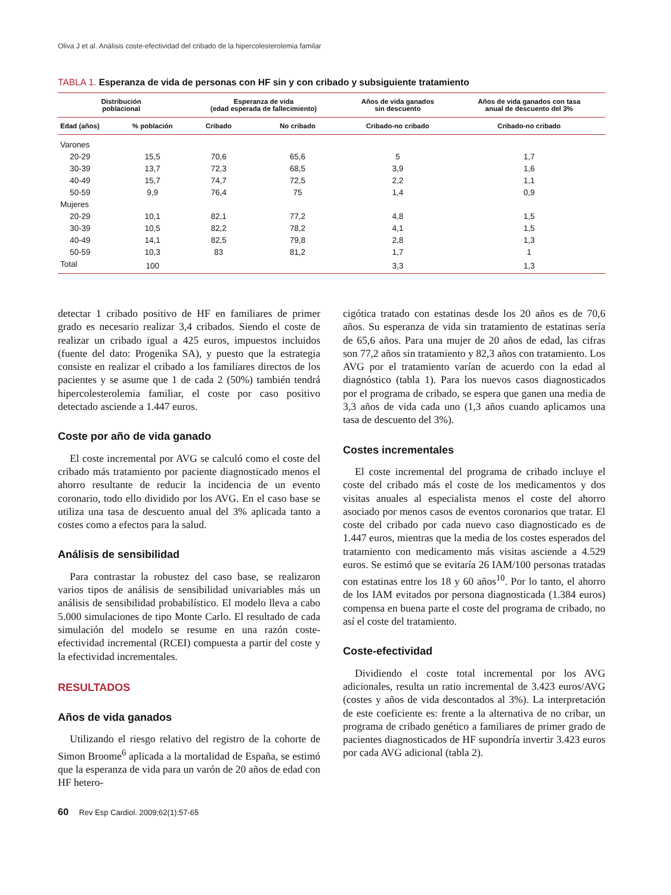Oliva J et al. Análisis coste-efectividad del cribado de la hipercolesterolemia familar
TABLA 1. Esperanza de vida de personas con HF sin y con cribado y subsiguiente tratamiento
| Distribución poblacional | | Esperanza de vida (edad esperada de fallecimiento) | | Años de vida ganados sin descuento | Años de vida ganados con tasa anual de descuento del 3% |
| --- | --- | --- | --- | --- | --- |
| Edad (años) | % población | Cribado | No cribado | Cribado-no cribado | Cribado-no cribado |
| Varones | | | | | |
| 20-29 | 15,5 | 70,6 | 65,6 | 5 | 1,7 |
| 30-39 | 13,7 | 72,3 | 68,5 | 3,9 | 1,6 |
| 40-49 | 15,7 | 74,7 | 72,5 | 2,2 | 1,1 |
| 50-59 | 9,9 | 76,4 | 75 | 1,4 | 0,9 |
| Mujeres | | | | | |
| 20-29 | 10,1 | 82,1 | 77,2 | 4,8 | 1,5 |
| 30-39 | 10,5 | 82,2 | 78,2 | 4,1 | 1,5 |
| 40-49 | 14,1 | 82,5 | 79,8 | 2,8 | 1,3 |
| 50-59 | 10,3 | 83 | 81,2 | 1,7 | 1 |
| Total | 100 | | | 3,3 | 1,3 |
detectar 1 cribado positivo de HF en familiares de primer grado es necesario realizar 3,4 cribados. Siendo el coste de realizar un cribado igual a 425 euros, impuestos incluidos (fuente del dato: Progenika SA), y puesto que la estrategia consiste en realizar el cribado a los familiares directos de los pacientes y se asume que 1 de cada 2 (50%) también tendrá hipercolesterolemia familiar, el coste por caso positivo detectado asciende a 1.447 euros.
Coste por año de vida ganado
El coste incremental por AVG se calculó como el coste del cribado más tratamiento por paciente diagnosticado menos el ahorro resultante de reducir la incidencia de un evento coronario, todo ello dividido por los AVG. En el caso base se utiliza una tasa de descuento anual del 3% aplicada tanto a costes como a efectos para la salud.
Análisis de sensibilidad
Para contrastar la robustez del caso base, se realizaron varios tipos de análisis de sensibilidad univariables más un análisis de sensibilidad probabilístico. El modelo lleva a cabo 5.000 simulaciones de tipo Monte Carlo. El resultado de cada simulación del modelo se resume en una razón coste-efectividad incremental (RCEI) compuesta a partir del coste y la efectividad incrementales.
RESULTADOS
Años de vida ganados
Utilizando el riesgo relativo del registro de la cohorte de Simon Broome<sup>6</sup> aplicada a la mortalidad de España, se estimó que la esperanza de vida para un varón de 20 años de edad con HF hetero-
cigótica tratado con estatinas desde los 20 años es de 70,6 años. Su esperanza de vida sin tratamiento de estatinas sería de 65,6 años. Para una mujer de 20 años de edad, las cifras son 77,2 años sin tratamiento y 82,3 años con tratamiento. Los AVG por el tratamiento varían de acuerdo con la edad al diagnóstico (tabla 1). Para los nuevos casos diagnosticados por el programa de cribado, se espera que ganen una media de 3,3 años de vida cada uno (1,3 años cuando aplicamos una tasa de descuento del 3%).
Costes incrementales
El coste incremental del programa de cribado incluye el coste del cribado más el coste de los medicamentos y dos visitas anuales al especialista menos el coste del ahorro asociado por menos casos de eventos coronarios que tratar. El coste del cribado por cada nuevo caso diagnosticado es de 1.447 euros, mientras que la media de los costes esperados del tratamiento con medicamento más visitas asciende a 4.529 euros. Se estimó que se evitaría 26 IAM/100 personas tratadas con estatinas entre los 18 y 60 años<sup>10</sup>. Por lo tanto, el ahorro de los IAM evitados por persona diagnosticada (1.384 euros) compensa en buena parte el coste del programa de cribado, no así el coste del tratamiento.
Coste-efectividad
Dividiendo el coste total incremental por los AVG adicionales, resulta un ratio incremental de 3.423 euros/AVG (costes y años de vida descontados al 3%). La interpretación de este coeficiente es: frente a la alternativa de no cribar, un programa de cribado genético a familiares de primer grado de pacientes diagnosticados de HF supondría invertir 3.423 euros por cada AVG adicional (tabla 2).
60 Rev Esp Cardiol. 2009;62(1):57-65